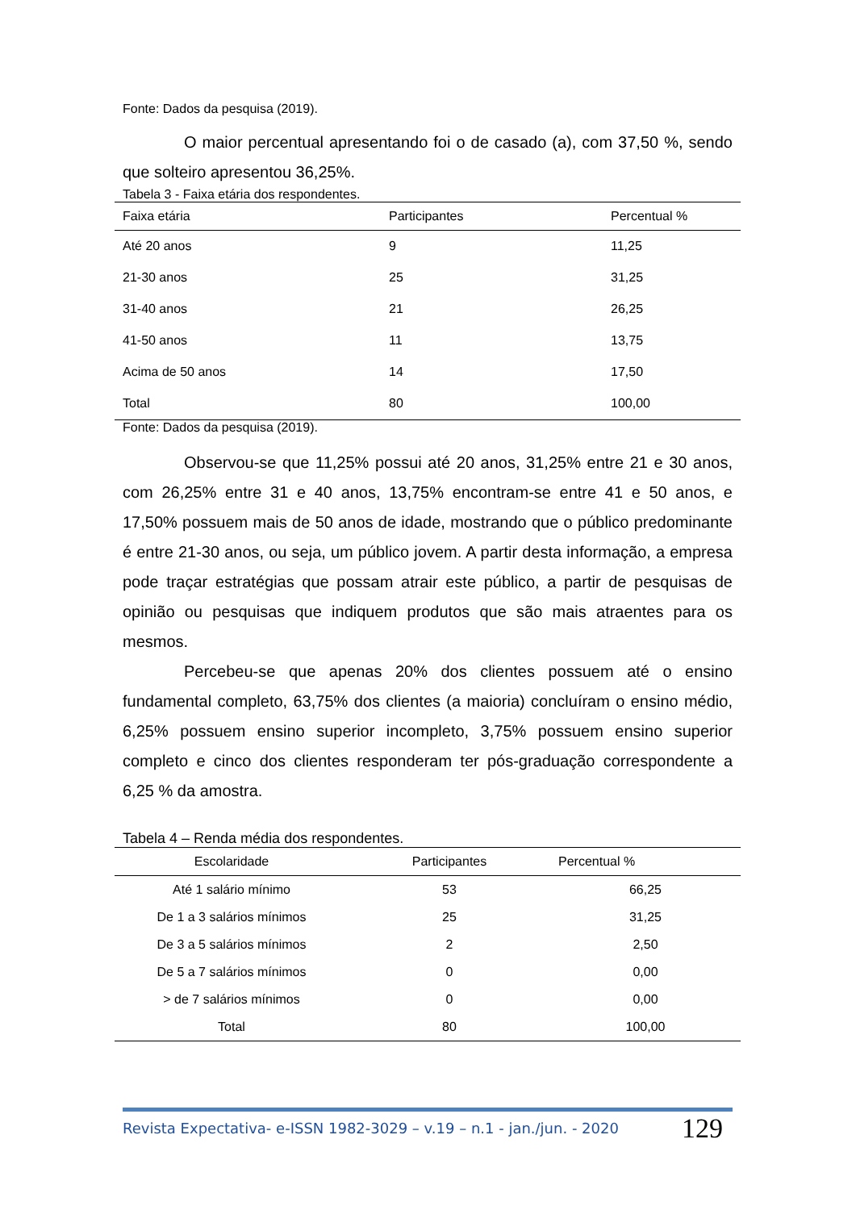Fonte: Dados da pesquisa (2019).
O maior percentual apresentando foi o de casado (a), com 37,50 %, sendo que solteiro apresentou 36,25%.
Tabela 3 - Faixa etária dos respondentes.
| Faixa etária | Participantes | Percentual % |
| --- | --- | --- |
| Até 20 anos | 9 | 11,25 |
| 21-30 anos | 25 | 31,25 |
| 31-40 anos | 21 | 26,25 |
| 41-50 anos | 11 | 13,75 |
| Acima de 50 anos | 14 | 17,50 |
| Total | 80 | 100,00 |
Fonte: Dados da pesquisa (2019).
Observou-se que 11,25% possui até 20 anos, 31,25% entre 21 e 30 anos, com 26,25% entre 31 e 40 anos, 13,75% encontram-se entre 41 e 50 anos, e 17,50% possuem mais de 50 anos de idade, mostrando que o público predominante é entre 21-30 anos, ou seja, um público jovem. A partir desta informação, a empresa pode traçar estratégias que possam atrair este público, a partir de pesquisas de opinião ou pesquisas que indiquem produtos que são mais atraentes para os mesmos.
Percebeu-se que apenas 20% dos clientes possuem até o ensino fundamental completo, 63,75% dos clientes (a maioria) concluíram o ensino médio, 6,25% possuem ensino superior incompleto, 3,75% possuem ensino superior completo e cinco dos clientes responderam ter pós-graduação correspondente a 6,25 % da amostra.
Tabela 4 – Renda média dos respondentes.
| Escolaridade | Participantes | Percentual % |
| --- | --- | --- |
| Até 1 salário mínimo | 53 | 66,25 |
| De 1 a 3 salários mínimos | 25 | 31,25 |
| De 3 a 5 salários mínimos | 2 | 2,50 |
| De 5 a 7 salários mínimos | 0 | 0,00 |
| > de 7 salários mínimos | 0 | 0,00 |
| Total | 80 | 100,00 |
Revista Expectativa- e-ISSN 1982-3029 – v.19 – n.1 - jan./jun. - 2020 129